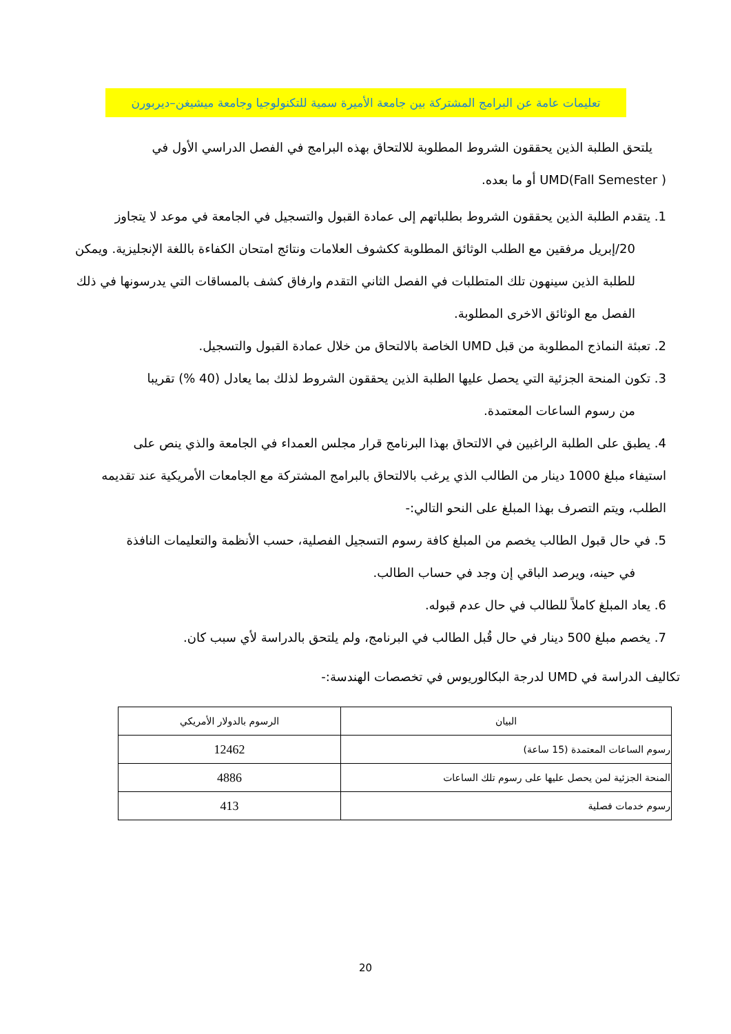تعليمات عامة عن البرامج المشتركة بين جامعة الأميرة سمية للتكنولوجيا وجامعة ميشيغن–ديربورن
يلتحق الطلبة الذين يحققون الشروط المطلوبة للالتحاق بهذه البرامج في الفصل الدراسي الأول في
UMD(Fall Semester ) أو ما بعده.
1. يتقدم الطلبة الذين يحققون الشروط بطلباتهم إلى عمادة القبول والتسجيل في الجامعة في موعد لا يتجاوز
20/إبريل مرفقين مع الطلب الوثائق المطلوبة ككشوف العلامات ونتائج امتحان الكفاءة باللغة الإنجليزية. ويمكن للطلبة الذين سينهون تلك المتطلبات في الفصل الثاني التقدم وارفاق كشف بالمساقات التي يدرسونها في ذلك الفصل مع الوثائق الاخرى المطلوبة.
2. تعبئة النماذج المطلوبة من قبل UMD الخاصة بالالتحاق من خلال عمادة القبول والتسجيل.
3. تكون المنحة الجزئية التي يحصل عليها الطلبة الذين يحققون الشروط لذلك بما يعادل (40 %) تقريبا
من رسوم الساعات المعتمدة.
4. يطبق على الطلبة الراغبين في الالتحاق بهذا البرنامج قرار مجلس العمداء في الجامعة والذي ينص على
استيفاء مبلغ 1000 دينار من الطالب الذي يرغب بالالتحاق بالبرامج المشتركة مع الجامعات الأمريكية عند تقديمه الطلب، ويتم التصرف بهذا المبلغ على النحو التالي:-
5. في حال قبول الطالب يخصم من المبلغ كافة رسوم التسجيل الفصلية، حسب الأنظمة والتعليمات النافذة
في حينه، ويرصد الباقي إن وجد في حساب الطالب.
6. يعاد المبلغ كاملاً للطالب في حال عدم قبوله.
7. يخصم مبلغ 500 دينار في حال قُبل الطالب في البرنامج، ولم يلتحق بالدراسة لأي سبب كان.
تكاليف الدراسة في UMD لدرجة البكالوريوس في تخصصات الهندسة:-
| البيان | الرسوم بالدولار الأمريكي |
| رسوم الساعات المعتمدة (15 ساعة) | 12462 |
| المنحة الجزئية لمن يحصل عليها على رسوم تلك الساعات | 4886 |
| رسوم خدمات فصلية | 413 |
20